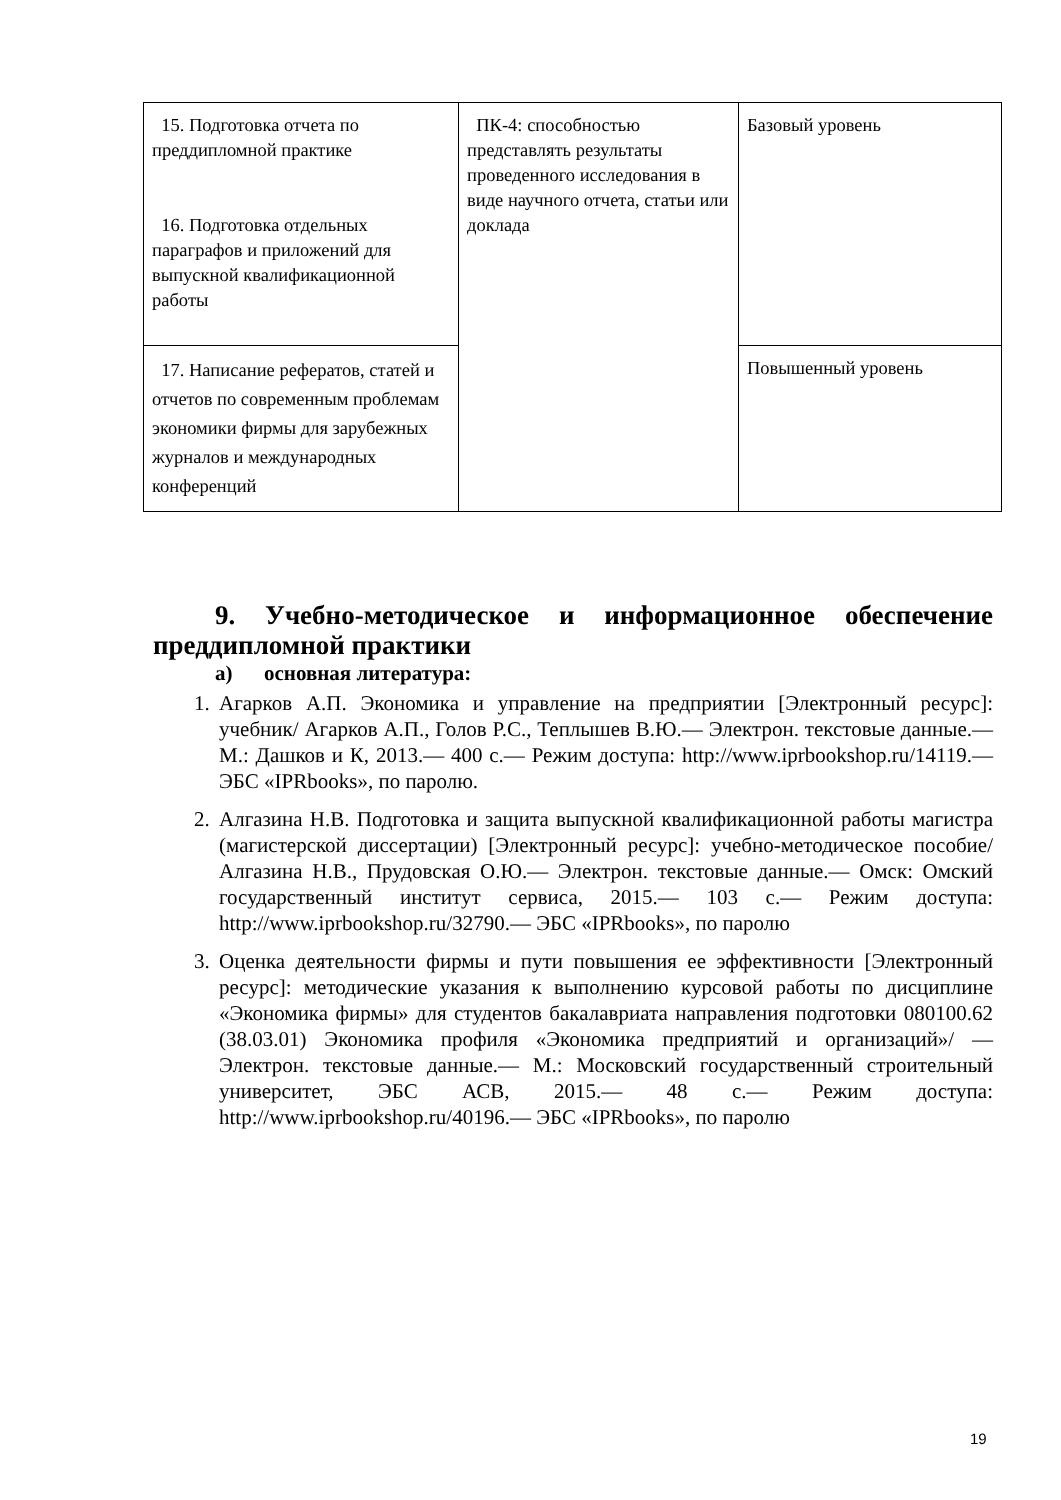| 15. Подготовка отчета по преддипломной практике 16. Подготовка отдельных параграфов и приложений для выпускной квалификационной работы | ПК-4: способностью представлять результаты проведенного исследования в виде научного отчета, статьи или доклада | Базовый уровень |
| 17. Написание рефератов, статей и отчетов по современным проблемам экономики фирмы для зарубежных журналов и международных конференций | | Повышенный уровень |
9. Учебно-методическое и информационное обеспечение преддипломной практики
а) основная литература:
1. Агарков А.П. Экономика и управление на предприятии [Электронный ресурс]: учебник/ Агарков А.П., Голов Р.С., Теплышев В.Ю.— Электрон. текстовые данные.— М.: Дашков и К, 2013.— 400 с.— Режим доступа: http://www.iprbookshop.ru/14119.— ЭБС «IPRbooks», по паролю.
2. Алгазина Н.В. Подготовка и защита выпускной квалификационной работы магистра (магистерской диссертации) [Электронный ресурс]: учебно-методическое пособие/ Алгазина Н.В., Прудовская О.Ю.— Электрон. текстовые данные.— Омск: Омский государственный институт сервиса, 2015.— 103 с.— Режим доступа: http://www.iprbookshop.ru/32790.— ЭБС «IPRbooks», по паролю
3. Оценка деятельности фирмы и пути повышения ее эффективности [Электронный ресурс]: методические указания к выполнению курсовой работы по дисциплине «Экономика фирмы» для студентов бакалавриата направления подготовки 080100.62 (38.03.01) Экономика профиля «Экономика предприятий и организаций»/ — Электрон. текстовые данные.— М.: Московский государственный строительный университет, ЭБС АСВ, 2015.— 48 с.— Режим доступа: http://www.iprbookshop.ru/40196.— ЭБС «IPRbooks», по паролю
19